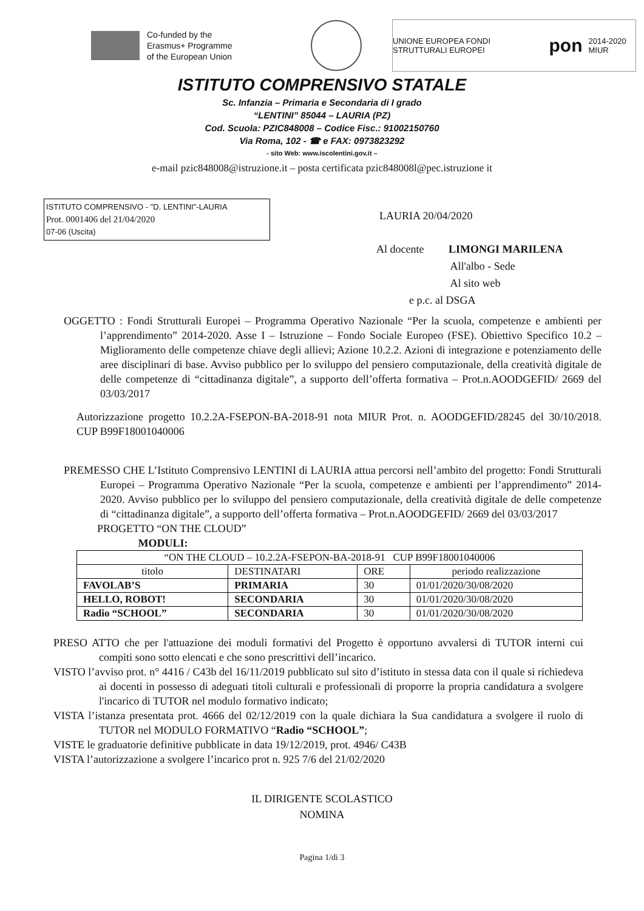Co-funded by the
Erasmus+ Programme
of the European Union
UNIONE EUROPEA FONDI STRUTTURALI EUROPEI pon 2014-2020 MIUR
ISTITUTO COMPRENSIVO STATALE
Sc. Infanzia – Primaria e Secondaria di I grado
“LENTINI” 85044 – LAURIA (PZ)
Cod. Scuola: PZIC848008 – Codice Fisc.: 91002150760
Via Roma, 102 - ☎ e FAX: 0973823292
- sito Web: www.iscolentini.gov.it –
e-mail pzic848008@istruzione.it – posta certificata pzic848008l@pec.istruzione it
ISTITUTO COMPRENSIVO - "D. LENTINI"-LAURIA
Prot. 0001406 del 21/04/2020
07-06 (Uscita)
LAURIA 20/04/2020
Al docente LIMONGI MARILENA
All'albo - Sede
Al sito web
e p.c. al DSGA
OGGETTO : Fondi Strutturali Europei – Programma Operativo Nazionale “Per la scuola, competenze e ambienti per l’apprendimento” 2014-2020. Asse I – Istruzione – Fondo Sociale Europeo (FSE). Obiettivo Specifico 10.2 – Miglioramento delle competenze chiave degli allievi; Azione 10.2.2. Azioni di integrazione e potenziamento delle aree disciplinari di base. Avviso pubblico per lo sviluppo del pensiero computazionale, della creatività digitale de delle competenze di “cittadinanza digitale”, a supporto dell’offerta formativa – Prot.n.AOODGEFID/ 2669 del 03/03/2017
Autorizzazione progetto 10.2.2A-FSEPON-BA-2018-91 nota MIUR Prot. n. AOODGEFID/28245 del 30/10/2018. CUP B99F18001040006
PREMESSO CHE L’Istituto Comprensivo LENTINI di LAURIA attua percorsi nell’ambito del progetto: Fondi Strutturali Europei – Programma Operativo Nazionale “Per la scuola, competenze e ambienti per l’apprendimento” 2014-2020. Avviso pubblico per lo sviluppo del pensiero computazionale, della creatività digitale de delle competenze di “cittadinanza digitale”, a supporto dell’offerta formativa – Prot.n.AOODGEFID/ 2669 del 03/03/2017
PROGETTO “ON THE CLOUD”
MODULI:
| “ON THE CLOUD – 10.2.2A-FSEPON-BA-2018-91 CUP B99F18001040006 | | | |
| titolo | DESTINATARI | ORE | periodo realizzazione |
| FAVOLAB’S | PRIMARIA | 30 | 01/01/2020/30/08/2020 |
| HELLO, ROBOT! | SECONDARIA | 30 | 01/01/2020/30/08/2020 |
| Radio “SCHOOL” | SECONDARIA | 30 | 01/01/2020/30/08/2020 |
PRESO ATTO che per l'attuazione dei moduli formativi del Progetto è opportuno avvalersi di TUTOR interni cui compiti sono sotto elencati e che sono prescrittivi dell’incarico.
VISTO l’avviso prot. n° 4416 / C43b del 16/11/2019 pubblicato sul sito d’istituto in stessa data con il quale si richiedeva ai docenti in possesso di adeguati titoli culturali e professionali di proporre la propria candidatura a svolgere l'incarico di TUTOR nel modulo formativo indicato;
VISTA l’istanza presentata prot. 4666 del 02/12/2019 con la quale dichiara la Sua candidatura a svolgere il ruolo di TUTOR nel MODULO FORMATIVO “Radio “SCHOOL”;
VISTE le graduatorie definitive pubblicate in data 19/12/2019, prot. 4946/ C43B
VISTA l’autorizzazione a svolgere l’incarico prot n. 925 7/6 del 21/02/2020
IL DIRIGENTE SCOLASTICO
NOMINA
Pagina 1/di 3